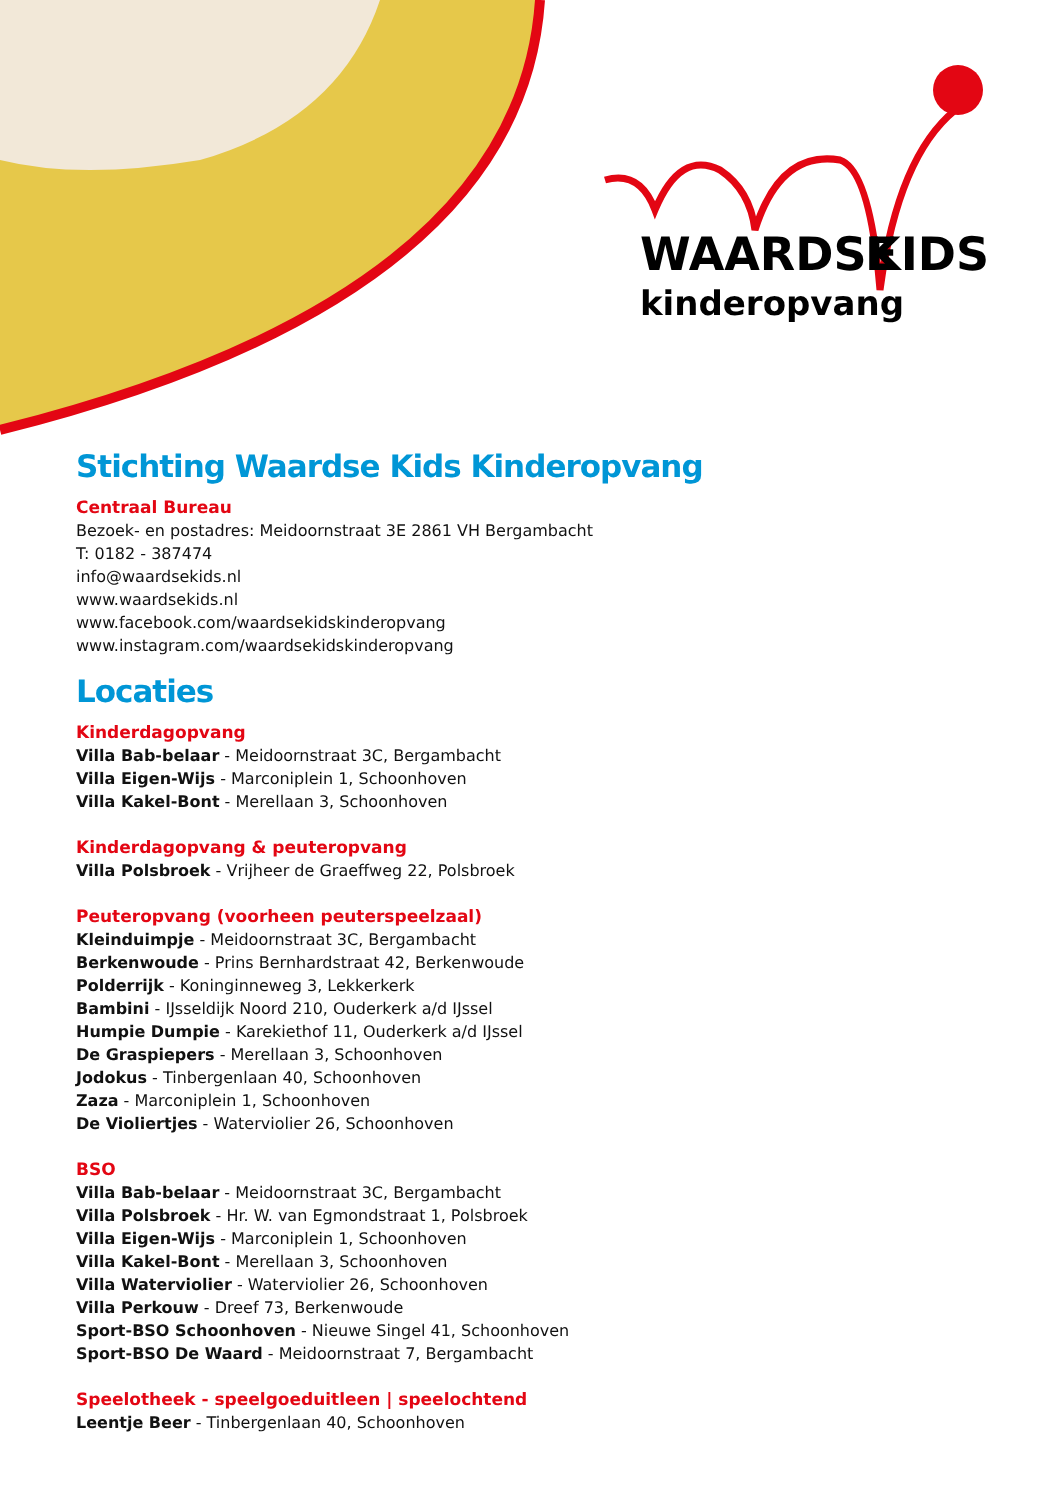WAARDSE
KIDS
kinderopvang
Stichting Waardse Kids Kinderopvang
Centraal Bureau
Bezoek- en postadres: Meidoornstraat 3E 2861 VH Bergambacht
T: 0182 - 387474
info@waardsekids.nl
www.waardsekids.nl
www.facebook.com/waardsekidskinderopvang
www.instagram.com/waardsekidskinderopvang
Locaties
Kinderdagopvang
Villa Bab-belaar - Meidoornstraat 3C, Bergambacht
Villa Eigen-Wijs - Marconiplein 1, Schoonhoven
Villa Kakel-Bont - Merellaan 3, Schoonhoven
Kinderdagopvang & peuteropvang
Villa Polsbroek - Vrijheer de Graeffweg 22, Polsbroek
Peuteropvang (voorheen peuterspeelzaal)
Kleinduimpje - Meidoornstraat 3C, Bergambacht
Berkenwoude - Prins Bernhardstraat 42, Berkenwoude
Polderrijk - Koninginneweg 3, Lekkerkerk
Bambini - IJsseldijk Noord 210, Ouderkerk a/d IJssel
Humpie Dumpie - Karekiethof 11, Ouderkerk a/d IJssel
De Graspiepers - Merellaan 3, Schoonhoven
Jodokus - Tinbergenlaan 40, Schoonhoven
Zaza - Marconiplein 1, Schoonhoven
De Violiertjes - Waterviolier 26, Schoonhoven
BSO
Villa Bab-belaar - Meidoornstraat 3C, Bergambacht
Villa Polsbroek - Hr. W. van Egmondstraat 1, Polsbroek
Villa Eigen-Wijs - Marconiplein 1, Schoonhoven
Villa Kakel-Bont - Merellaan 3, Schoonhoven
Villa Waterviolier - Waterviolier 26, Schoonhoven
Villa Perkouw - Dreef 73, Berkenwoude
Sport-BSO Schoonhoven - Nieuwe Singel 41, Schoonhoven
Sport-BSO De Waard - Meidoornstraat 7, Bergambacht
Speelotheek - speelgoeduitleen | speelochtend
Leentje Beer - Tinbergenlaan 40, Schoonhoven